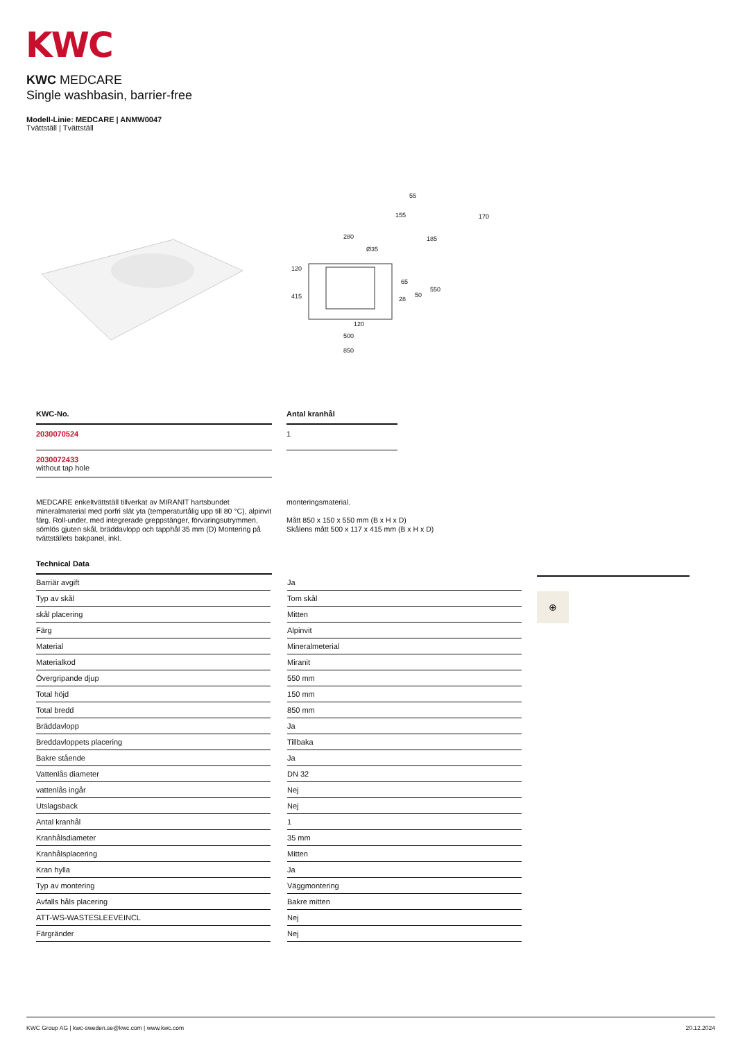KWC
KWC MEDCARE
Single washbasin, barrier-free
Modell-Linie: MEDCARE | ANMW0047
Tvättställ | Tvättställ
55
155
170
185
280
Ø35
120
415
65
28
50
550
120
500
850
KWC-No.
2030070524
2030072433
without tap hole
Antal kranhål
1
MEDCARE enkeltvättställ tillverkat av MIRANIT hartsbundet mineralmaterial med porfri slät yta (temperaturtålig upp till 80 °C), alpinvit färg. Roll-under, med integrerade greppstänger, förvaringsutrymmen, sömlös gjuten skål, bräddavlopp och tapphål 35 mm (D) Montering på tvättställets bakpanel, inkl.
monteringsmaterial.
Mått 850 x 150 x 550 mm (B x H x D)
Skålens mått 500 x 117 x 415 mm (B x H x D)
Technical Data
| Barriär avgift | | Ja |
| Typ av skål | | Tom skål |
| skål placering | | Mitten |
| Färg | | Alpinvit |
| Material | | Mineralmeterial |
| Materialkod | | Miranit |
| Övergripande djup | | 550 mm |
| Total höjd | | 150 mm |
| Total bredd | | 850 mm |
| Bräddavlopp | | Ja |
| Breddavloppets placering | | Tillbaka |
| Bakre stående | | Ja |
| Vattenlås diameter | | DN 32 |
| vattenlås ingår | | Nej |
| Utslagsback | | Nej |
| Antal kranhål | | 1 |
| Kranhålsdiameter | | 35 mm |
| Kranhålsplacering | | Mitten |
| Kran hylla | | Ja |
| Typ av montering | | Väggmontering |
| Avfalls håls placering | | Bakre mitten |
| ATT-WS-WASTESLEEVEINCL | | Nej |
| Färgränder | | Nej |
⊕
KWC Group AG | kwc-sweden.se@kwc.com | www.kwc.com 20.12.2024